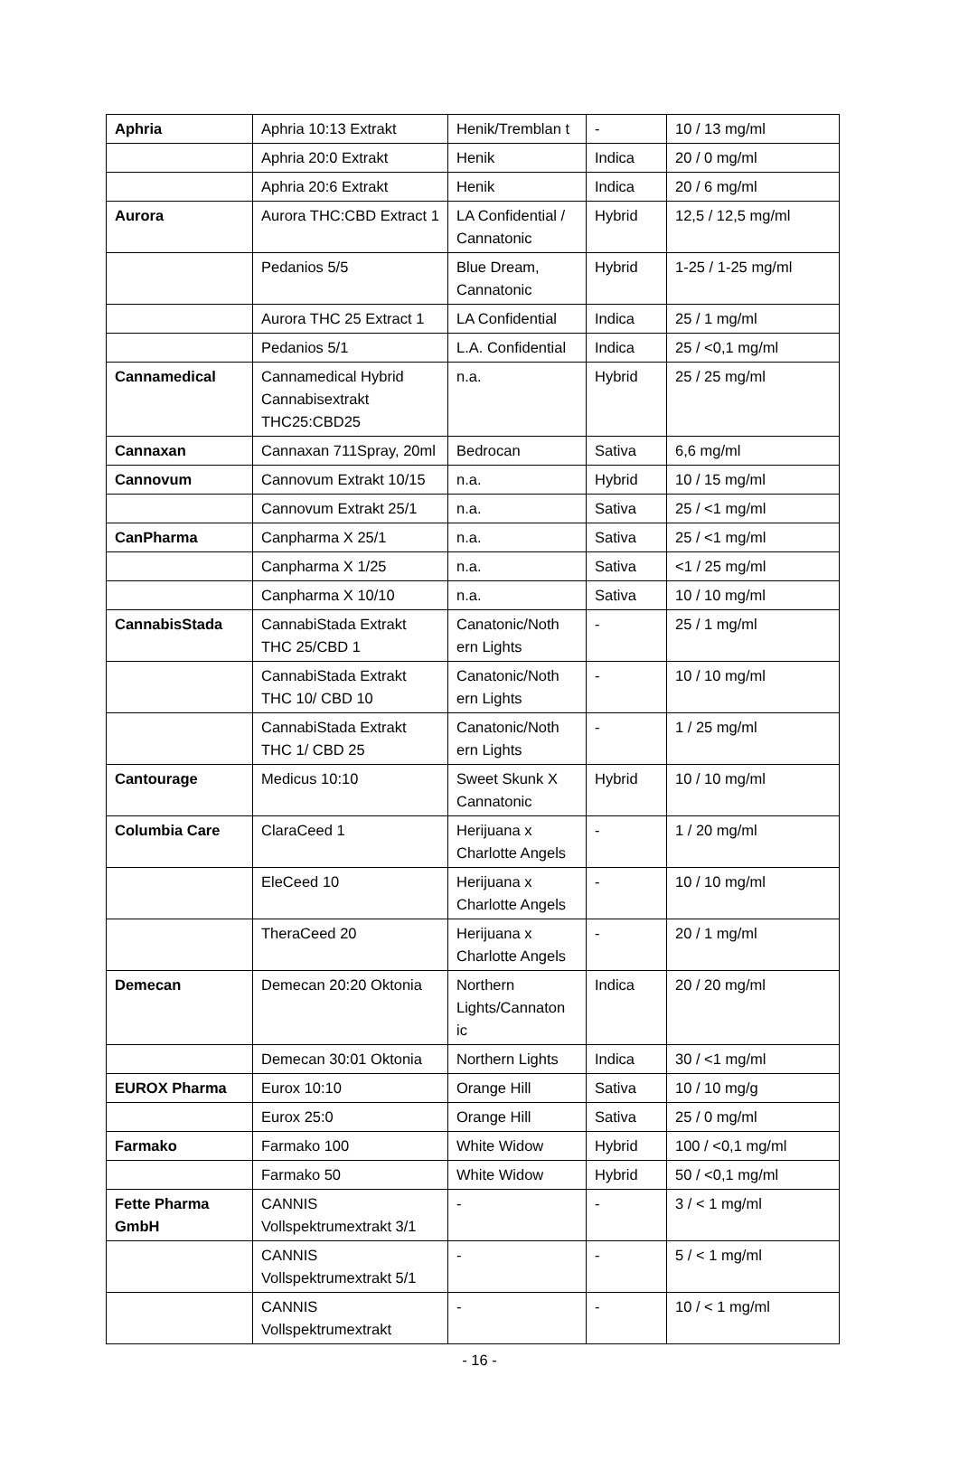| Aphria | Aphria 10:13 Extrakt | Henik/Tremblan t | - | 10 / 13 mg/ml |
| | Aphria 20:0 Extrakt | Henik | Indica | 20 / 0 mg/ml |
| | Aphria 20:6 Extrakt | Henik | Indica | 20 / 6 mg/ml |
| Aurora | Aurora THC:CBD Extract 1 | LA Confidential / Cannatonic | Hybrid | 12,5 / 12,5 mg/ml |
| | Pedanios 5/5 | Blue Dream, Cannatonic | Hybrid | 1-25 / 1-25 mg/ml |
| | Aurora THC 25 Extract 1 | LA Confidential | Indica | 25 / 1 mg/ml |
| | Pedanios 5/1 | L.A. Confidential | Indica | 25 / <0,1 mg/ml |
| Cannamedical | Cannamedical Hybrid Cannabisextrakt THC25:CBD25 | n.a. | Hybrid | 25 / 25 mg/ml |
| Cannaxan | Cannaxan 711Spray, 20ml | Bedrocan | Sativa | 6,6 mg/ml |
| Cannovum | Cannovum Extrakt 10/15 | n.a. | Hybrid | 10 / 15 mg/ml |
| | Cannovum Extrakt 25/1 | n.a. | Sativa | 25 / <1 mg/ml |
| CanPharma | Canpharma X 25/1 | n.a. | Sativa | 25 / <1 mg/ml |
| | Canpharma X 1/25 | n.a. | Sativa | <1 / 25 mg/ml |
| | Canpharma X 10/10 | n.a. | Sativa | 10 / 10 mg/ml |
| CannabisStada | CannabiStada Extrakt THC 25/CBD 1 | Canatonic/Noth ern Lights | - | 25 / 1 mg/ml |
| | CannabiStada Extrakt THC 10/ CBD 10 | Canatonic/Noth ern Lights | - | 10 / 10 mg/ml |
| | CannabiStada Extrakt THC 1/ CBD 25 | Canatonic/Noth ern Lights | - | 1 / 25 mg/ml |
| Cantourage | Medicus 10:10 | Sweet Skunk X Cannatonic | Hybrid | 10 / 10 mg/ml |
| Columbia Care | ClaraCeed 1 | Herijuana x Charlotte Angels | - | 1 / 20 mg/ml |
| | EleCeed 10 | Herijuana x Charlotte Angels | - | 10 / 10 mg/ml |
| | TheraCeed 20 | Herijuana x Charlotte Angels | - | 20 / 1 mg/ml |
| Demecan | Demecan 20:20 Oktonia | Northern Lights/Cannaton ic | Indica | 20 / 20 mg/ml |
| | Demecan 30:01 Oktonia | Northern Lights | Indica | 30 / <1 mg/ml |
| EUROX Pharma | Eurox 10:10 | Orange Hill | Sativa | 10 / 10 mg/g |
| | Eurox 25:0 | Orange Hill | Sativa | 25 / 0 mg/ml |
| Farmako | Farmako 100 | White Widow | Hybrid | 100 / <0,1 mg/ml |
| | Farmako 50 | White Widow | Hybrid | 50 / <0,1 mg/ml |
| Fette Pharma GmbH | CANNIS Vollspektrumextrakt 3/1 | - | - | 3 / < 1 mg/ml |
| | CANNIS Vollspektrumextrakt 5/1 | - | - | 5 / < 1 mg/ml |
| | CANNIS Vollspektrumextrakt | - | - | 10 / < 1 mg/ml |
- 16 -